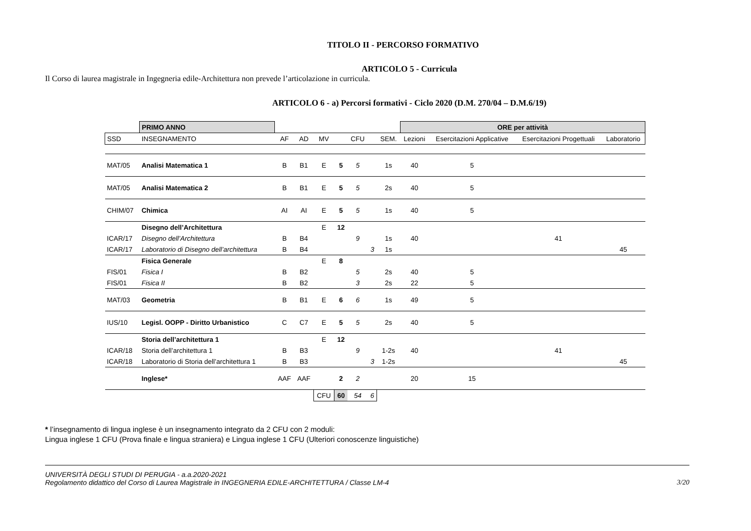TITOLO II - PERCORSO FORMATIVO
ARTICOLO 5 - Curricula
Il Corso di laurea magistrale in Ingegneria edile-Architettura non prevede l’articolazione in curricula.
ARTICOLO 6 - a) Percorsi formativi - Ciclo 2020 (D.M. 270/04 – D.M.6/19)
| | PRIMO ANNO | | | | | | | | ORE per attività | | | |
| SSD | INSEGNAMENTO | AF | AD | MV | | CFU | | SEM. | Lezioni | Esercitazioni Applicative | Esercitazioni Progettuali | Laboratorio |
| MAT/05 | Analisi Matematica 1 | B | B1 | E | 5 | 5 | | 1s | 40 | 5 | | |
| MAT/05 | Analisi Matematica 2 | B | B1 | E | 5 | 5 | | 2s | 40 | 5 | | |
| CHIM/07 | Chimica | AI | AI | E | 5 | 5 | | 1s | 40 | 5 | | |
| | Disegno dell’Architettura | | | E | 12 | | | | | | | |
| ICAR/17 | Disegno dell’Architettura | B | B4 | | | 9 | | 1s | 40 | | 41 | |
| ICAR/17 | Laboratorio di Disegno dell’architettura | B | B4 | | | | 3 | 1s | | | | 45 |
| | Fisica Generale | | | E | 8 | | | | | | | |
| FIS/01 | Fisica I | B | B2 | | | 5 | | 2s | 40 | 5 | | |
| FIS/01 | Fisica II | B | B2 | | | 3 | | 2s | 22 | 5 | | |
| MAT/03 | Geometria | B | B1 | E | 6 | 6 | | 1s | 49 | 5 | | |
| IUS/10 | Legisl. OOPP - Diritto Urbanistico | C | C7 | E | 5 | 5 | | 2s | 40 | 5 | | |
| | Storia dell’architettura 1 | | | E | 12 | | | | | | | |
| ICAR/18 | Storia dell’architettura 1 | B | B3 | | | 9 | | 1-2s | 40 | | 41 | |
| ICAR/18 | Laboratorio di Storia dell’architettura 1 | B | B3 | | | | 3 | 1-2s | | | | 45 |
| | Inglese* | AAF | AAF | | 2 | 2 | | | 20 | 15 | | |
| | | | | CFU | 60 | 54 | 6 | | | | | |
* l’insegnamento di lingua inglese è un insegnamento integrato da 2 CFU con 2 moduli:
Lingua inglese 1 CFU (Prova finale e lingua straniera) e Lingua inglese 1 CFU (Ulteriori conoscenze linguistiche)
UNIVERSITÀ DEGLI STUDI DI PERUGIA - a.a.2020-2021
Regolamento didattico del Corso di Laurea Magistrale in INGEGNERIA EDILE-ARCHITETTURA / Classe LM-4
3/20